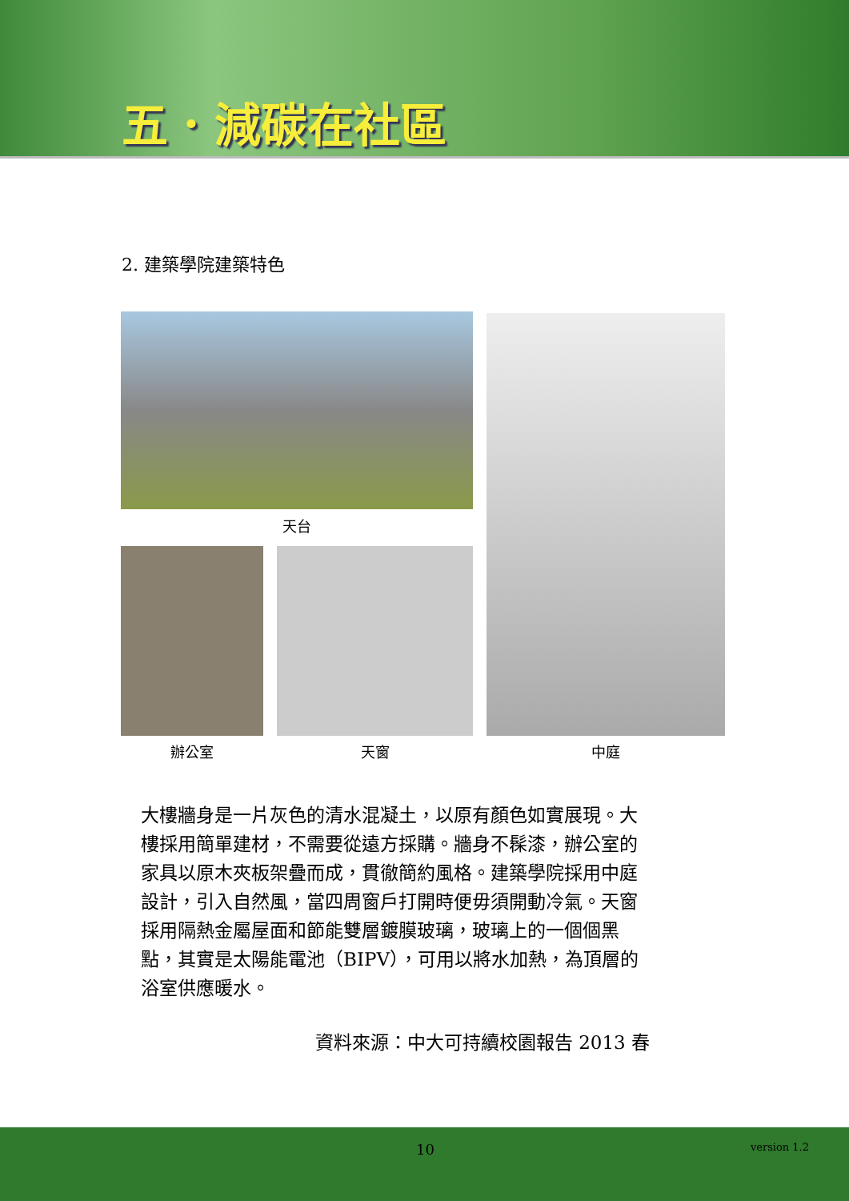五．減碳在社區
2. 建築學院建築特色
天台
辦公室 天窗 中庭
大樓牆身是一片灰色的清水混凝土，以原有顏色如實展現。大樓採用簡單建材，不需要從遠方採購。牆身不髹漆，辦公室的家具以原木夾板架疊而成，貫徹簡約風格。建築學院採用中庭設計，引入自然風，當四周窗戶打開時便毋須開動冷氣。天窗採用隔熱金屬屋面和節能雙層鍍膜玻璃，玻璃上的一個個黑點，其實是太陽能電池（BIPV），可用以將水加熱，為頂層的浴室供應暖水。
資料來源：中大可持續校園報告 2013 春
10 version 1.2